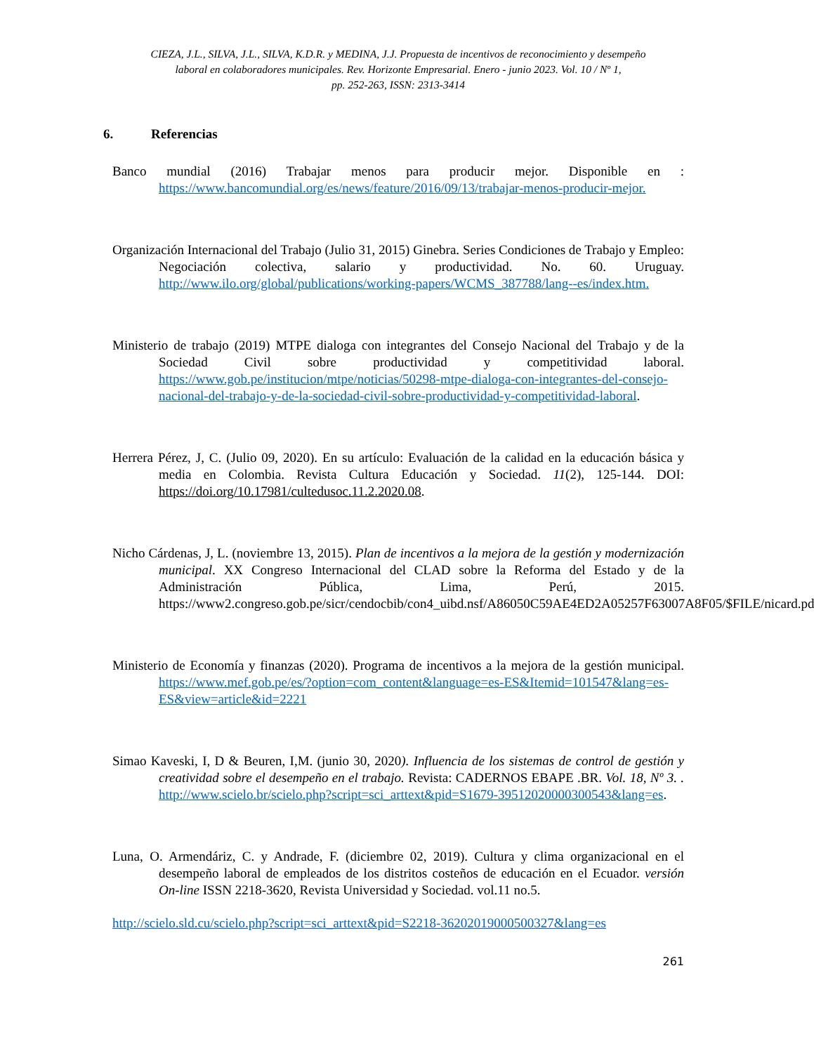CIEZA, J.L., SILVA, J.L., SILVA, K.D.R. y MEDINA, J.J. Propuesta de incentivos de reconocimiento y desempeño
laboral en colaboradores municipales. Rev. Horizonte Empresarial. Enero - junio 2023. Vol. 10 / Nº 1,
pp. 252-263, ISSN: 2313-3414
6. Referencias
Banco mundial (2016) Trabajar menos para producir mejor. Disponible en : https://www.bancomundial.org/es/news/feature/2016/09/13/trabajar-menos-producir-mejor.
Organización Internacional del Trabajo (Julio 31, 2015) Ginebra. Series Condiciones de Trabajo y Empleo: Negociación colectiva, salario y productividad. No. 60. Uruguay. http://www.ilo.org/global/publications/working-papers/WCMS_387788/lang--es/index.htm.
Ministerio de trabajo (2019) MTPE dialoga con integrantes del Consejo Nacional del Trabajo y de la Sociedad Civil sobre productividad y competitividad laboral. https://www.gob.pe/institucion/mtpe/noticias/50298-mtpe-dialoga-con-integrantes-del-consejo-nacional-del-trabajo-y-de-la-sociedad-civil-sobre-productividad-y-competitividad-laboral.
Herrera Pérez, J, C. (Julio 09, 2020). En su artículo: Evaluación de la calidad en la educación básica y media en Colombia. Revista Cultura Educación y Sociedad. 11(2), 125-144. DOI: https://doi.org/10.17981/cultedusoc.11.2.2020.08.
Nicho Cárdenas, J, L. (noviembre 13, 2015). Plan de incentivos a la mejora de la gestión y modernización municipal. XX Congreso Internacional del CLAD sobre la Reforma del Estado y de la Administración Pública, Lima, Perú, 2015. https://www2.congreso.gob.pe/sicr/cendocbib/con4_uibd.nsf/A86050C59AE4ED2A05257F63007A8F05/$FILE/nicard.pdf.
Ministerio de Economía y finanzas (2020). Programa de incentivos a la mejora de la gestión municipal. https://www.mef.gob.pe/es/?option=com_content&language=es-ES&Itemid=101547&lang=es-ES&view=article&id=2221
Simao Kaveski, I, D & Beuren, I,M. (junio 30, 2020). Influencia de los sistemas de control de gestión y creatividad sobre el desempeño en el trabajo. Revista: CADERNOS EBAPE .BR. Vol. 18, Nº 3. . http://www.scielo.br/scielo.php?script=sci_arttext&pid=S1679-39512020000300543&lang=es.
Luna, O. Armendáriz, C. y Andrade, F. (diciembre 02, 2019). Cultura y clima organizacional en el desempeño laboral de empleados de los distritos costeños de educación en el Ecuador. versión On-line ISSN 2218-3620, Revista Universidad y Sociedad. vol.11 no.5.
http://scielo.sld.cu/scielo.php?script=sci_arttext&pid=S2218-36202019000500327&lang=es
261